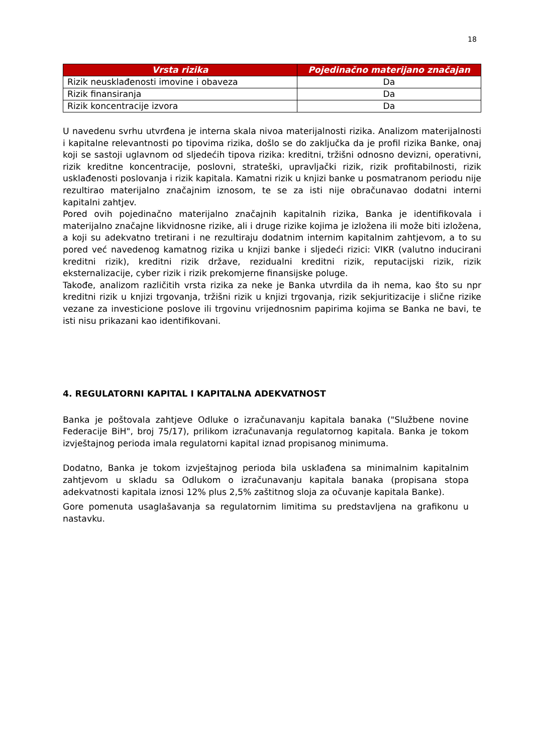18
| Vrsta rizika | Pojedinačno materijano značajan |
| --- | --- |
| Rizik neusklađenosti imovine i obaveza | Da |
| Rizik finansiranja | Da |
| Rizik koncentracije izvora | Da |
U navedenu svrhu utvrđena je interna skala nivoa materijalnosti rizika. Analizom materijalnosti i kapitalne relevantnosti po tipovima rizika, došlo se do zaključka da je profil rizika Banke, onaj koji se sastoji uglavnom od sljedećih tipova rizika: kreditni, tržišni odnosno devizni, operativni, rizik kreditne koncentracije, poslovni, strateški, upravljački rizik, rizik profitabilnosti, rizik usklađenosti poslovanja i rizik kapitala. Kamatni rizik u knjizi banke u posmatranom periodu nije rezultirao materijalno značajnim iznosom, te se za isti nije obračunavao dodatni interni kapitalni zahtjev.
Pored ovih pojedinačno materijalno značajnih kapitalnih rizika, Banka je identifikovala i materijalno značajne likvidnosne rizike, ali i druge rizike kojima je izložena ili može biti izložena, a koji su adekvatno tretirani i ne rezultiraju dodatnim internim kapitalnim zahtjevom, a to su pored već navedenog kamatnog rizika u knjizi banke i sljedeći rizici: VIKR (valutno inducirani kreditni rizik), kreditni rizik države, rezidualni kreditni rizik, reputacijski rizik, rizik eksternalizacije, cyber rizik i rizik prekomjerne finansijske poluge.
Takođe, analizom različitih vrsta rizika za neke je Banka utvrdila da ih nema, kao što su npr kreditni rizik u knjizi trgovanja, tržišni rizik u knjizi trgovanja, rizik sekjuritizacije i slične rizike vezane za investicione poslove ili trgovinu vrijednosnim papirima kojima se Banka ne bavi, te isti nisu prikazani kao identifikovani.
4. REGULATORNI KAPITAL I KAPITALNA ADEKVATNOST
Banka je poštovala zahtjeve Odluke o izračunavanju kapitala banaka ("Službene novine Federacije BiH", broj 75/17), prilikom izračunavanja regulatornog kapitala. Banka je tokom izvještajnog perioda imala regulatorni kapital iznad propisanog minimuma.
Dodatno, Banka je tokom izvještajnog perioda bila usklađena sa minimalnim kapitalnim zahtjevom u skladu sa Odlukom o izračunavanju kapitala banaka (propisana stopa adekvatnosti kapitala iznosi 12% plus 2,5% zaštitnog sloja za očuvanje kapitala Banke).
Gore pomenuta usaglašavanja sa regulatornim limitima su predstavljena na grafikonu u nastavku.